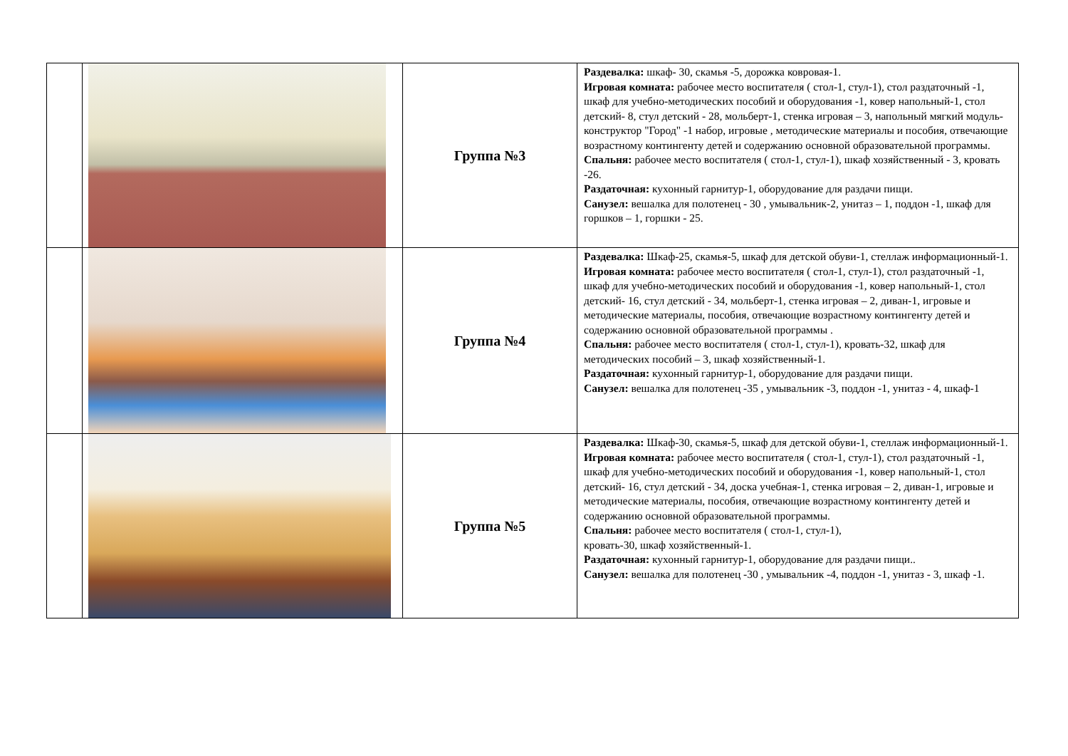| | | Группа №3 | Раздевалка: шкаф- 30, скамья -5, дорожка ковровая-1. Игровая комната: рабочее место воспитателя ( стол-1, стул-1), стол раздаточный -1, шкаф для учебно-методических пособий и оборудования -1, ковер напольный-1, стол детский- 8, стул детский - 28, мольберт-1, стенка игровая – 3, напольный мягкий модуль-конструктор "Город" -1 набор, игровые , методические материалы и пособия, отвечающие возрастному контингенту детей и содержанию основной образовательной программы. Спальня: рабочее место воспитателя ( стол-1, стул-1), шкаф хозяйственный - 3, кровать -26. Раздаточная: кухонный гарнитур-1, оборудование для раздачи пищи. Санузел: вешалка для полотенец - 30 , умывальник-2, унитаз – 1, поддон -1, шкаф для горшков – 1, горшки - 25. |
| | | Группа №4 | Раздевалка: Шкаф-25, скамья-5, шкаф для детской обуви-1, стеллаж информационный-1. Игровая комната: рабочее место воспитателя ( стол-1, стул-1), стол раздаточный -1, шкаф для учебно-методических пособий и оборудования -1, ковер напольный-1, стол детский- 16, стул детский - 34, мольберт-1, стенка игровая – 2, диван-1, игровые и методические материалы, пособия, отвечающие возрастному контингенту детей и содержанию основной образовательной программы . Спальня: рабочее место воспитателя ( стол-1, стул-1), кровать-32, шкаф для методических пособий – 3, шкаф хозяйственный-1. Раздаточная: кухонный гарнитур-1, оборудование для раздачи пищи. Санузел: вешалка для полотенец -35 , умывальник -3, поддон -1, унитаз - 4, шкаф-1 |
| | | Группа №5 | Раздевалка: Шкаф-30, скамья-5, шкаф для детской обуви-1, стеллаж информационный-1. Игровая комната: рабочее место воспитателя ( стол-1, стул-1), стол раздаточный -1, шкаф для учебно-методических пособий и оборудования -1, ковер напольный-1, стол детский- 16, стул детский - 34, доска учебная-1, стенка игровая – 2, диван-1, игровые и методические материалы, пособия, отвечающие возрастному контингенту детей и содержанию основной образовательной программы. Спальня: рабочее место воспитателя ( стол-1, стул-1), кровать-30, шкаф хозяйственный-1. Раздаточная: кухонный гарнитур-1, оборудование для раздачи пищи.. Санузел: вешалка для полотенец -30 , умывальник -4, поддон -1, унитаз - 3, шкаф -1. |